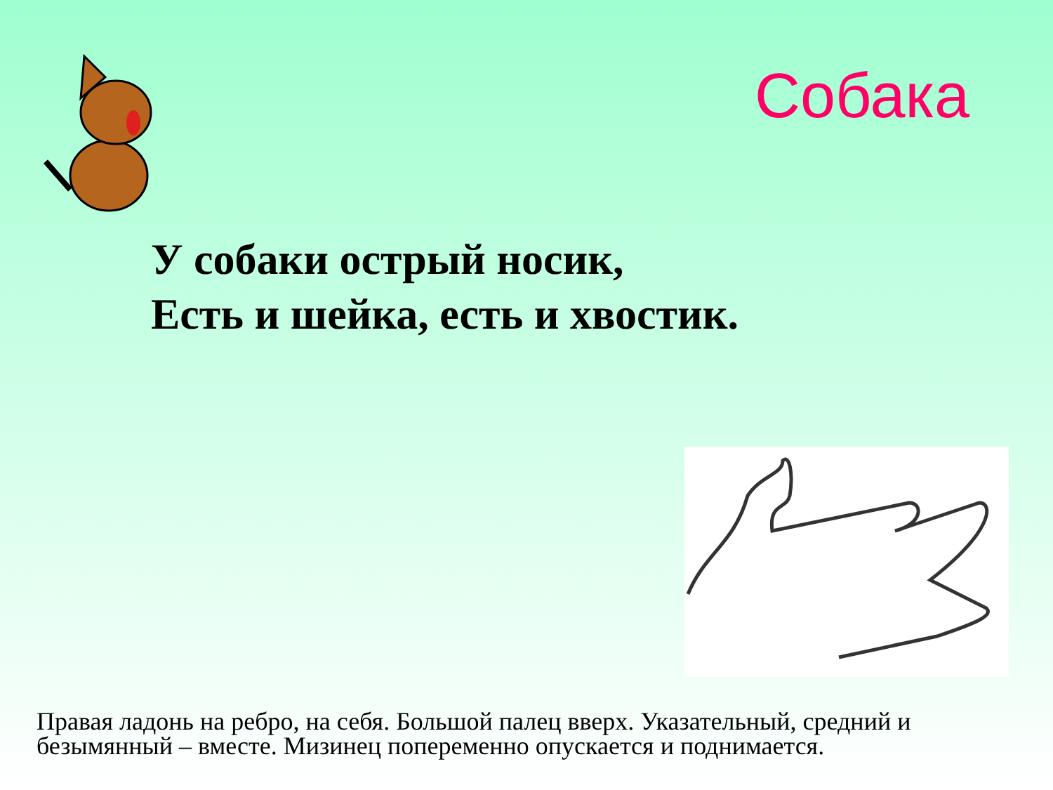Собака
У собаки острый носик,
Есть и шейка, есть и хвостик.
Правая ладонь на ребро, на себя. Большой палец вверх. Указательный, средний и безымянный – вместе. Мизинец попеременно опускается и поднимается.